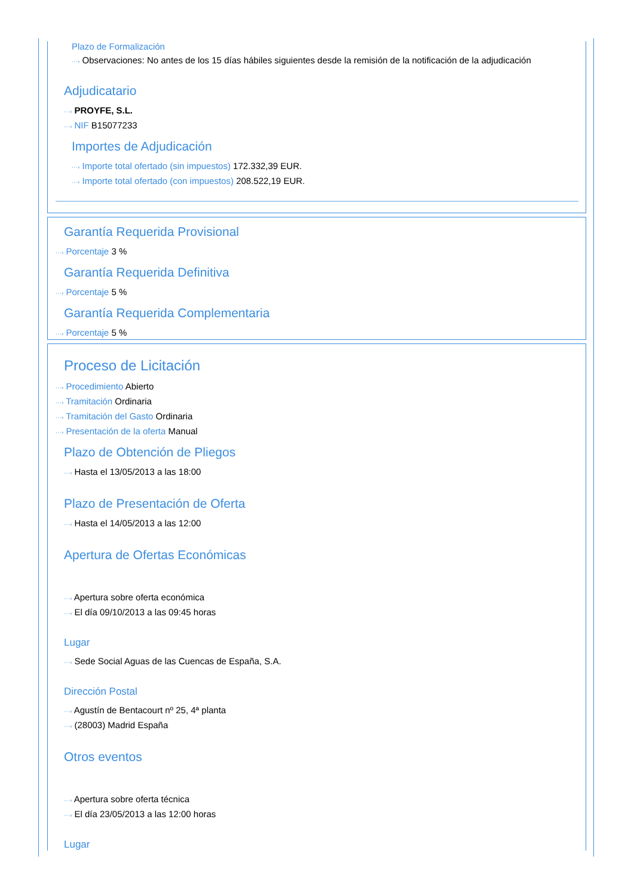Plazo de Formalización
···› Observaciones: No antes de los 15 días hábiles siguientes desde la remisión de la notificación de la adjudicación
Adjudicatario
···› PROYFE, S.L.
···› NIF B15077233
Importes de Adjudicación
···› Importe total ofertado (sin impuestos) 172.332,39 EUR.
···› Importe total ofertado (con impuestos) 208.522,19 EUR.
Garantía Requerida Provisional
···› Porcentaje 3 %
Garantía Requerida Definitiva
···› Porcentaje 5 %
Garantía Requerida Complementaria
···› Porcentaje 5 %
Proceso de Licitación
···› Procedimiento Abierto
···› Tramitación Ordinaria
···› Tramitación del Gasto Ordinaria
···› Presentación de la oferta Manual
Plazo de Obtención de Pliegos
···› Hasta el 13/05/2013 a las 18:00
Plazo de Presentación de Oferta
···› Hasta el 14/05/2013 a las 12:00
Apertura de Ofertas Económicas
···› Apertura sobre oferta económica
···› El día 09/10/2013 a las 09:45 horas
Lugar
···› Sede Social Aguas de las Cuencas de España, S.A.
Dirección Postal
···› Agustín de Bentacourt nº 25, 4ª planta
···› (28003) Madrid España
Otros eventos
···› Apertura sobre oferta técnica
···› El día 23/05/2013 a las 12:00 horas
Lugar